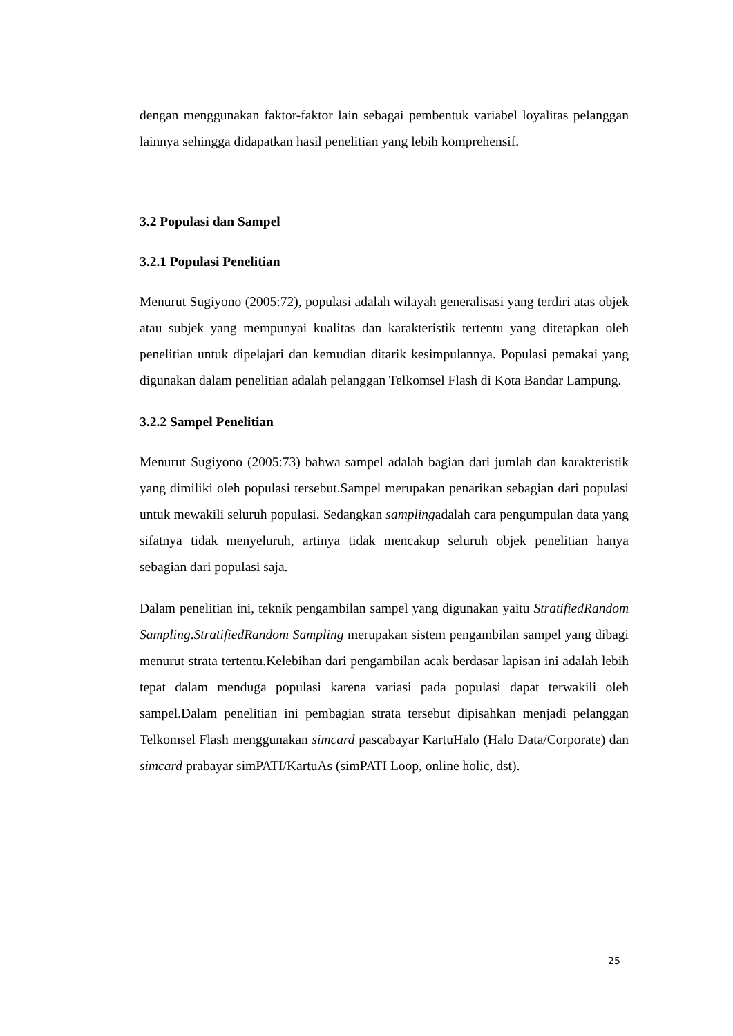dengan menggunakan faktor-faktor lain sebagai pembentuk variabel loyalitas pelanggan lainnya sehingga didapatkan hasil penelitian yang lebih komprehensif.
3.2 Populasi dan Sampel
3.2.1 Populasi Penelitian
Menurut Sugiyono (2005:72), populasi adalah wilayah generalisasi yang terdiri atas objek atau subjek yang mempunyai kualitas dan karakteristik tertentu yang ditetapkan oleh penelitian untuk dipelajari dan kemudian ditarik kesimpulannya. Populasi pemakai yang digunakan dalam penelitian adalah pelanggan Telkomsel Flash di Kota Bandar Lampung.
3.2.2 Sampel Penelitian
Menurut Sugiyono (2005:73) bahwa sampel adalah bagian dari jumlah dan karakteristik yang dimiliki oleh populasi tersebut.Sampel merupakan penarikan sebagian dari populasi untuk mewakili seluruh populasi. Sedangkan samplingadalah cara pengumpulan data yang sifatnya tidak menyeluruh, artinya tidak mencakup seluruh objek penelitian hanya sebagian dari populasi saja.
Dalam penelitian ini, teknik pengambilan sampel yang digunakan yaitu StratifiedRandom Sampling.StratifiedRandom Sampling merupakan sistem pengambilan sampel yang dibagi menurut strata tertentu.Kelebihan dari pengambilan acak berdasar lapisan ini adalah lebih tepat dalam menduga populasi karena variasi pada populasi dapat terwakili oleh sampel.Dalam penelitian ini pembagian strata tersebut dipisahkan menjadi pelanggan Telkomsel Flash menggunakan simcard pascabayar KartuHalo (Halo Data/Corporate) dan simcard prabayar simPATI/KartuAs (simPATI Loop, online holic, dst).
25